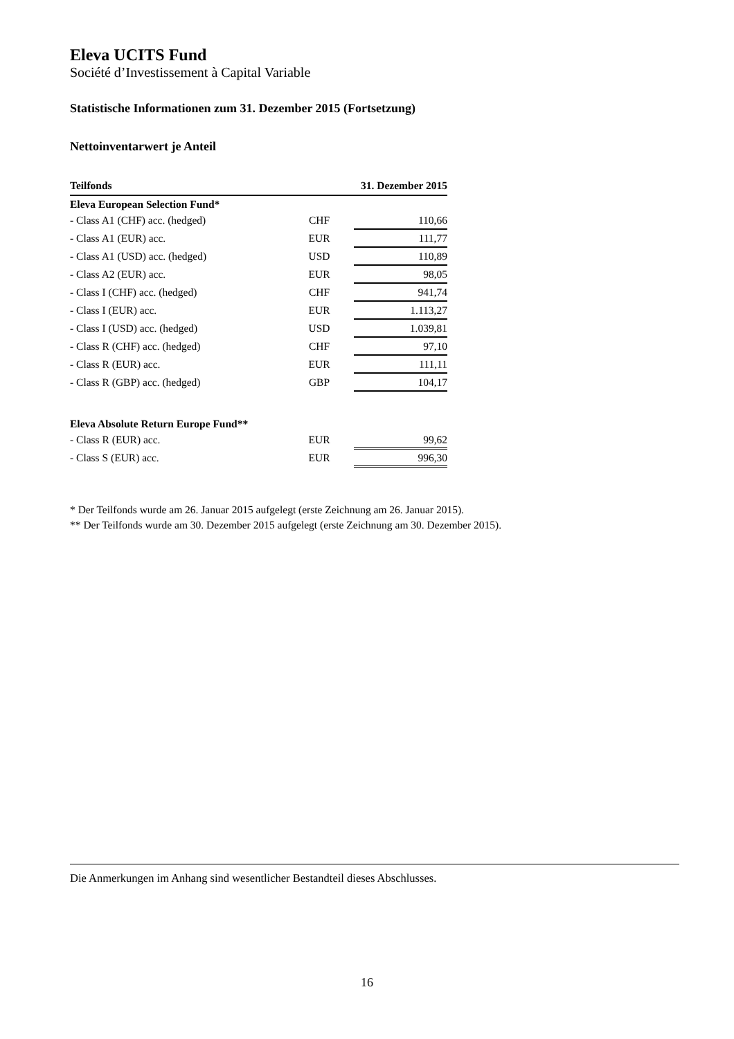Eleva UCITS Fund
Société d’Investissement à Capital Variable
Statistische Informationen zum 31. Dezember 2015 (Fortsetzung)
Nettoinventarwert je Anteil
| Teilfonds | | 31. Dezember 2015 |
| --- | --- | --- |
| Eleva European Selection Fund* | | |
| - Class A1 (CHF) acc. (hedged) | CHF | 110,66 |
| - Class A1 (EUR) acc. | EUR | 111,77 |
| - Class A1 (USD) acc. (hedged) | USD | 110,89 |
| - Class A2 (EUR) acc. | EUR | 98,05 |
| - Class I (CHF) acc. (hedged) | CHF | 941,74 |
| - Class I (EUR) acc. | EUR | 1.113,27 |
| - Class I (USD) acc. (hedged) | USD | 1.039,81 |
| - Class R (CHF) acc. (hedged) | CHF | 97,10 |
| - Class R (EUR) acc. | EUR | 111,11 |
| - Class R (GBP) acc. (hedged) | GBP | 104,17 |
| Eleva Absolute Return Europe Fund** | | |
| - Class R (EUR) acc. | EUR | 99,62 |
| - Class S (EUR) acc. | EUR | 996,30 |
* Der Teilfonds wurde am 26. Januar 2015 aufgelegt (erste Zeichnung am 26. Januar 2015).
** Der Teilfonds wurde am 30. Dezember 2015 aufgelegt (erste Zeichnung am 30. Dezember 2015).
Die Anmerkungen im Anhang sind wesentlicher Bestandteil dieses Abschlusses.
16